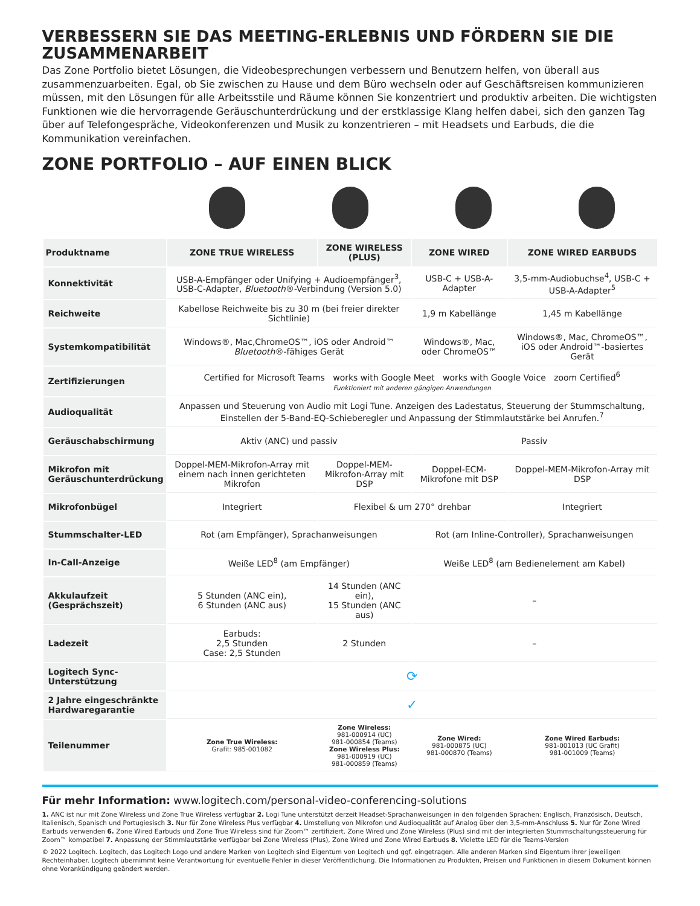VERBESSERN SIE DAS MEETING-ERLEBNIS UND FÖRDERN SIE DIE ZUSAMMENARBEIT
Das Zone Portfolio bietet Lösungen, die Videobesprechungen verbessern und Benutzern helfen, von überall aus zusammenzuarbeiten. Egal, ob Sie zwischen zu Hause und dem Büro wechseln oder auf Geschäftsreisen kommunizieren müssen, mit den Lösungen für alle Arbeitsstile und Räume können Sie konzentriert und produktiv arbeiten. Die wichtigsten Funktionen wie die hervorragende Geräuschunterdrückung und der erstklassige Klang helfen dabei, sich den ganzen Tag über auf Telefongespräche, Videokonferenzen und Musik zu konzentrieren – mit Headsets und Earbuds, die die Kommunikation vereinfachen.
ZONE PORTFOLIO – AUF EINEN BLICK
| Produktname | ZONE TRUE WIRELESS | ZONE WIRELESS (PLUS) | ZONE WIRED | ZONE WIRED EARBUDS |
| --- | --- | --- | --- | --- |
| Konnektivität | USB-A-Empfänger oder Unifying + Audioempfänger<sup>3</sup>, USB-C-Adapter, Bluetooth ®-Verbindung (Version 5.0) | | USB-C + USB-A-Adapter | 3,5-mm-Audiobuchse<sup>4</sup>, USB-C + USB-A-Adapter<sup>5</sup> |
| Reichweite | Kabellose Reichweite bis zu 30 m (bei freier direkter Sichtlinie) | | 1,9 m Kabellänge | 1,45 m Kabellänge |
| Systemkompatibilität | Windows®, Mac,ChromeOS™, iOS oder Android™ Bluetooth ®-fähiges Gerät | | Windows®, Mac, oder ChromeOS™ | Windows®, Mac, ChromeOS™, iOS oder Android™-basiertes Gerät |
| Zertifizierungen | Certified for Microsoft Teams works with Google Meet works with Google Voice zoom Certified<sup>6</sup> Funktioniert mit anderen gängigen Anwendungen | | | |
| Audioqualität | Anpassen und Steuerung von Audio mit Logi Tune. Anzeigen des Ladestatus, Steuerung der Stummschaltung, Einstellen der 5-Band-EQ-Schieberegler und Anpassung der Stimmlautstärke bei Anrufen.<sup>7</sup> | | | |
| Geräuschabschirmung | Aktiv (ANC) und passiv | | Passiv | |
| Mikrofon mit Geräuschunterdrückung | Doppel-MEM-Mikrofon-Array mit einem nach innen gerichteten Mikrofon | Doppel-MEM-Mikrofon-Array mit DSP | Doppel-ECM-Mikrofone mit DSP | Doppel-MEM-Mikrofon-Array mit DSP |
| Mikrofonbügel | Integriert | Flexibel & um 270° drehbar | | Integriert |
| Stummschalter-LED | Rot (am Empfänger), Sprachanweisungen | | Rot (am Inline-Controller), Sprachanweisungen | |
| In-Call-Anzeige | Weiße LED<sup>8</sup> (am Empfänger) | | Weiße LED<sup>8</sup> (am Bedienelement am Kabel) | |
| Akkulaufzeit (Gesprächszeit) | 5 Stunden (ANC ein), 6 Stunden (ANC aus) | 14 Stunden (ANC ein), 15 Stunden (ANC aus) | – | |
| Ladezeit | Earbuds: 2,5 Stunden Case: 2,5 Stunden | 2 Stunden | – | |
| Logitech Sync-Unterstützung | ⟳ | | | |
| 2 Jahre eingeschränkte Hardwaregarantie | ✓ | | | |
| Teilenummer | Zone True Wireless: Grafit: 985-001082 | Zone Wireless: 981-000914 (UC) 981-000854 (Teams) Zone Wireless Plus: 981-000919 (UC) 981-000859 (Teams) | Zone Wired: 981-000875 (UC) 981-000870 (Teams) | Zone Wired Earbuds: 981-001013 (UC Grafit) 981-001009 (Teams) |
Für mehr Information: www.logitech.com/personal-video-conferencing-solutions
1. ANC ist nur mit Zone Wireless und Zone True Wireless verfügbar 2. Logi Tune unterstützt derzeit Headset-Sprachanweisungen in den folgenden Sprachen: Englisch, Französisch, Deutsch, Italienisch, Spanisch und Portugiesisch 3. Nur für Zone Wireless Plus verfügbar 4. Umstellung von Mikrofon und Audioqualität auf Analog über den 3,5-mm-Anschluss 5. Nur für Zone Wired Earbuds verwenden 6. Zone Wired Earbuds und Zone True Wireless sind für Zoom™ zertifiziert. Zone Wired und Zone Wireless (Plus) sind mit der integrierten Stummschaltungssteuerung für Zoom™ kompatibel 7. Anpassung der Stimmlautstärke verfügbar bei Zone Wireless (Plus), Zone Wired und Zone Wired Earbuds 8. Violette LED für die Teams-Version
© 2022 Logitech. Logitech, das Logitech Logo und andere Marken von Logitech sind Eigentum von Logitech und ggf. eingetragen. Alle anderen Marken sind Eigentum ihrer jeweiligen Rechteinhaber. Logitech übernimmt keine Verantwortung für eventuelle Fehler in dieser Veröffentlichung. Die Informationen zu Produkten, Preisen und Funktionen in diesem Dokument können ohne Vorankündigung geändert werden.